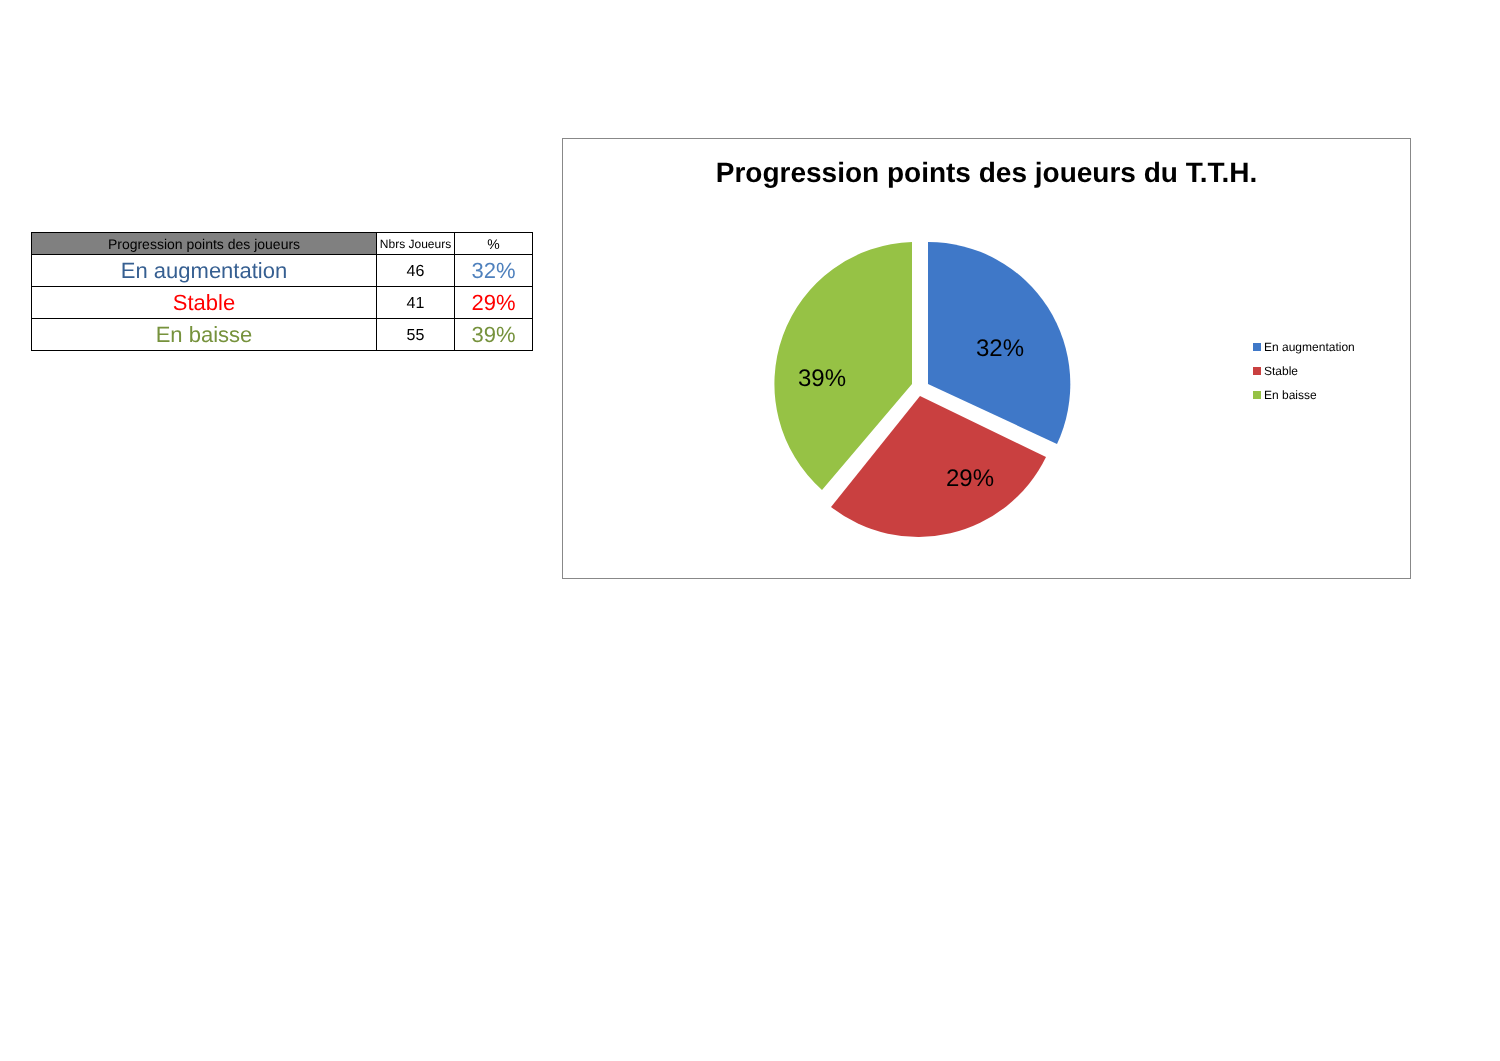| Progression points des joueurs | Nbrs Joueurs | % |
| --- | --- | --- |
| En augmentation | 46 | 32% |
| Stable | 41 | 29% |
| En baisse | 55 | 39% |
Progression points des joueurs du T.T.H.
32%
29%
39%
En augmentation
Stable
En baisse